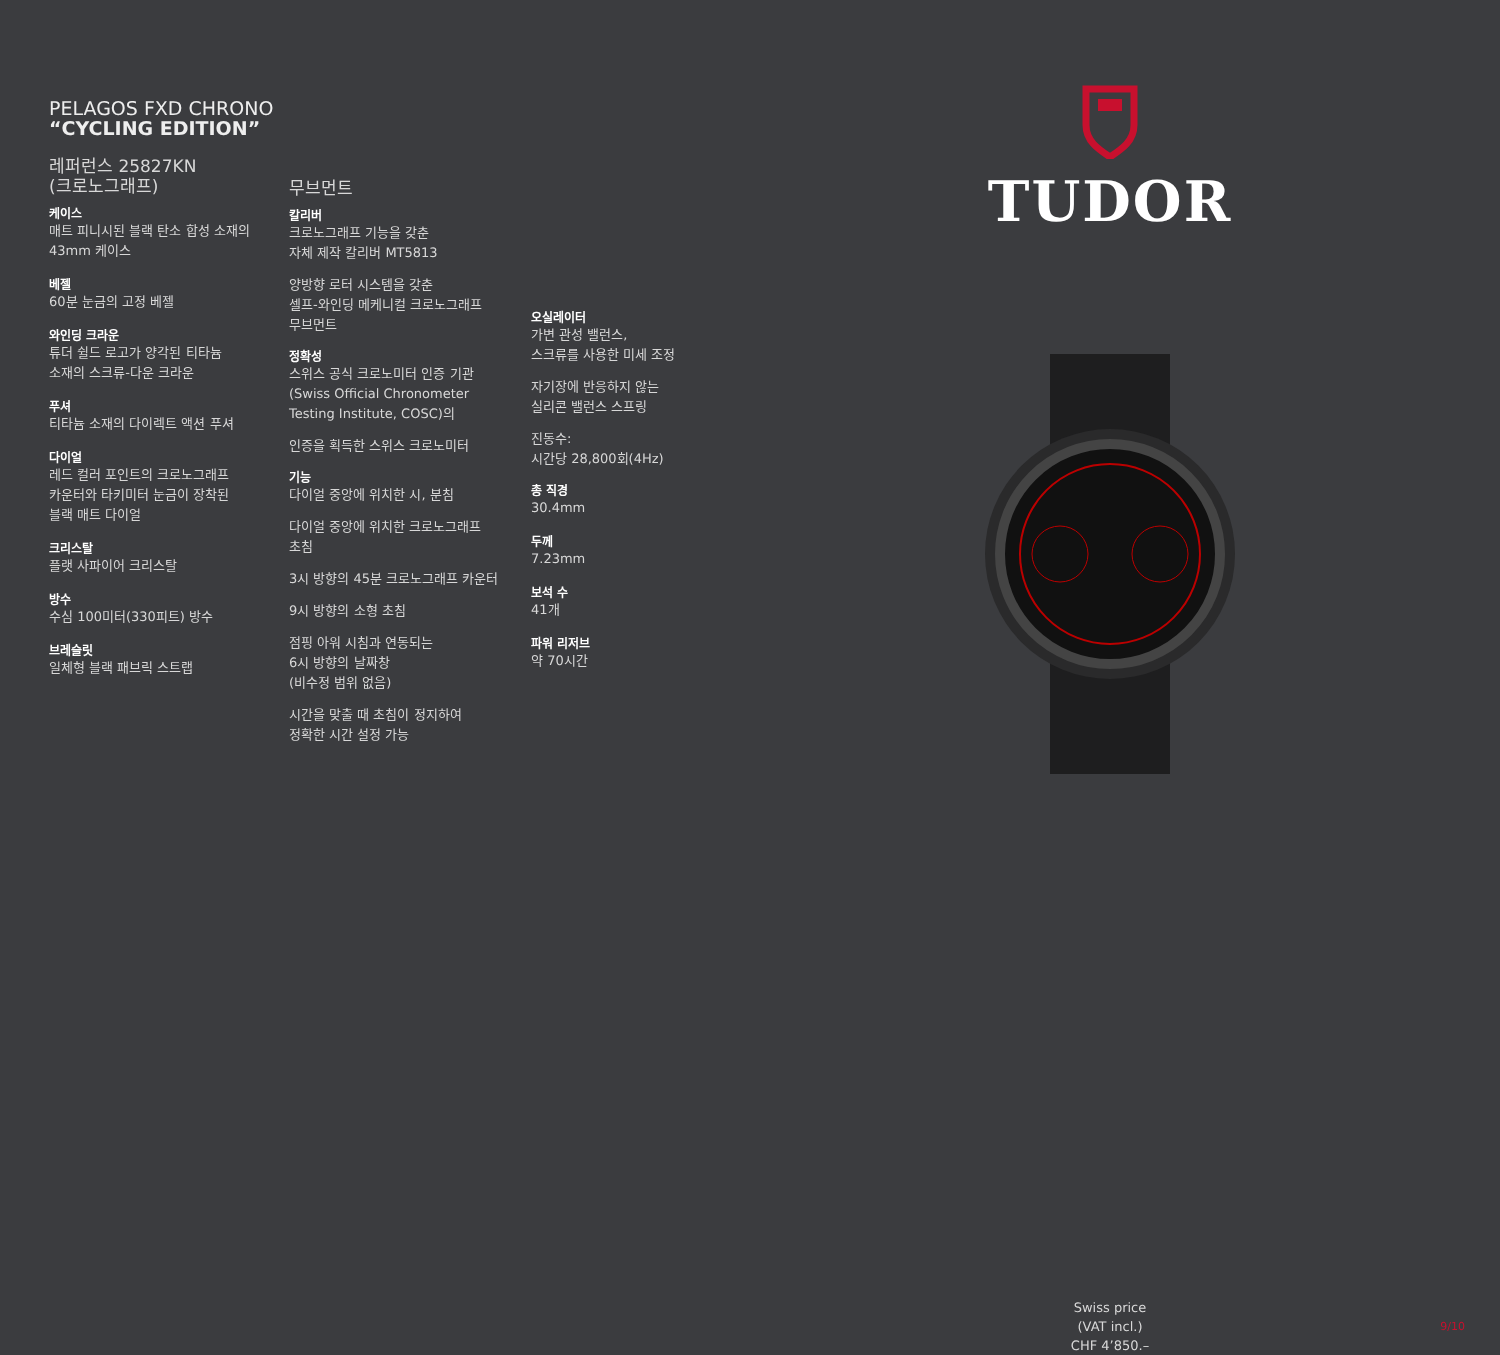PELAGOS FXD CHRONO
“CYCLING EDITION”
레퍼런스 25827KN
(크로노그래프)
케이스
매트 피니시된 블랙 탄소 합성 소재의
43mm 케이스
베젤
60분 눈금의 고정 베젤
와인딩 크라운
튜더 쉴드 로고가 양각된 티타늄
소재의 스크류-다운 크라운
푸셔
티타늄 소재의 다이렉트 액션 푸셔
다이얼
레드 컬러 포인트의 크로노그래프
카운터와 타키미터 눈금이 장착된
블랙 매트 다이얼
크리스탈
플랫 사파이어 크리스탈
방수
수심 100미터(330피트) 방수
브레슬릿
일체형 블랙 패브릭 스트랩
무브먼트
칼리버
크로노그래프 기능을 갖춘
자체 제작 칼리버 MT5813
양방향 로터 시스템을 갖춘
셀프-와인딩 메케니컬 크로노그래프
무브먼트
정확성
스위스 공식 크로노미터 인증 기관
(Swiss Official Chronometer
Testing Institute, COSC)의
인증을 획득한 스위스 크로노미터
기능
다이얼 중앙에 위치한 시, 분침
다이얼 중앙에 위치한 크로노그래프
초침
3시 방향의 45분 크로노그래프 카운터
9시 방향의 소형 초침
점핑 아워 시침과 연동되는
6시 방향의 날짜창
(비수정 범위 없음)
시간을 맞출 때 초침이 정지하여
정확한 시간 설정 가능
오실레이터
가변 관성 밸런스,
스크류를 사용한 미세 조정
자기장에 반응하지 않는
실리콘 밸런스 스프링
진동수:
시간당 28,800회(4Hz)
총 직경
30.4mm
두께
7.23mm
보석 수
41개
파워 리저브
약 70시간
TUDOR
Swiss price
(VAT incl.)
CHF 4’850.–
9/10